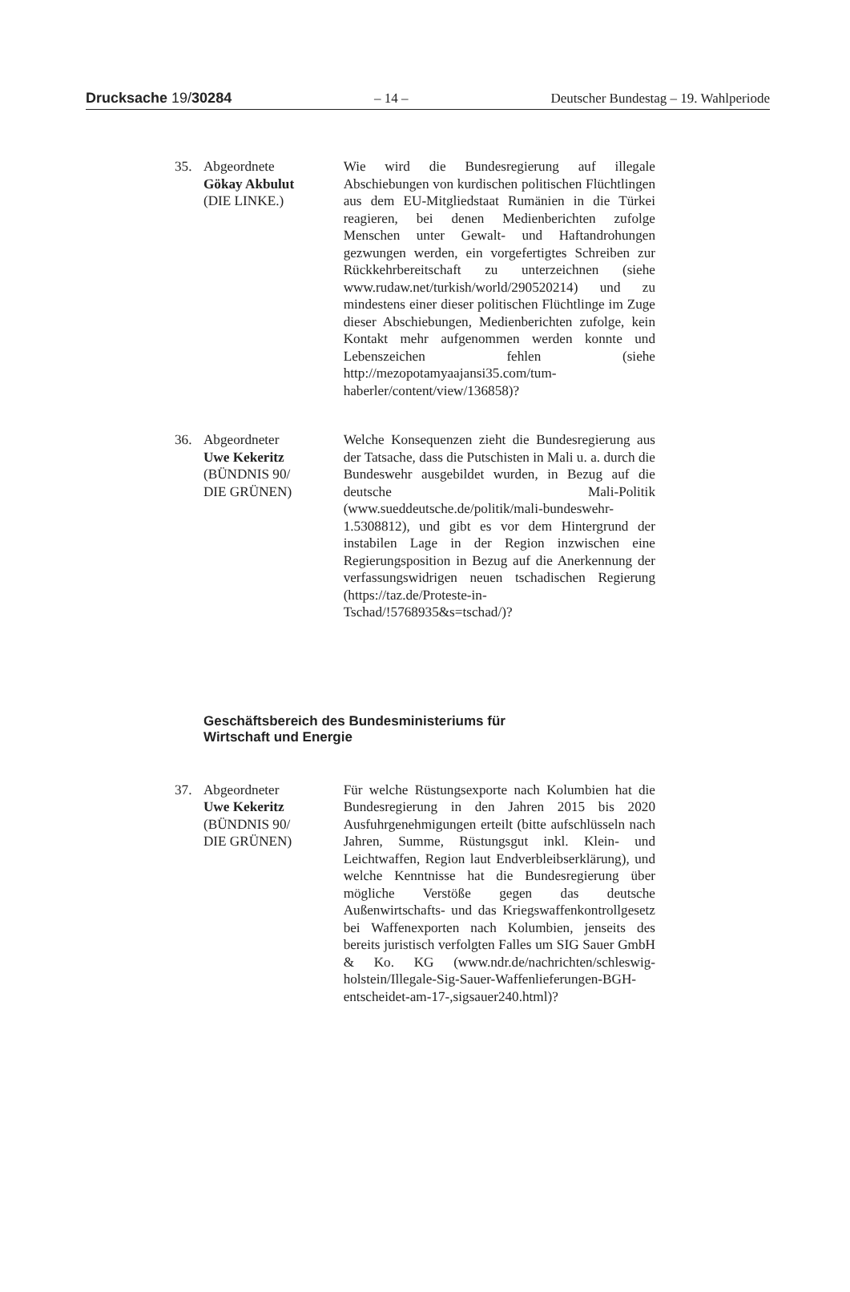Drucksache 19/30284 – 14 – Deutscher Bundestag – 19. Wahlperiode
35. Abgeordnete
Gökay Akbulut
(DIE LINKE.)
Wie wird die Bundesregierung auf illegale Abschiebungen von kurdischen politischen Flüchtlingen aus dem EU-Mitgliedstaat Rumänien in die Türkei reagieren, bei denen Medienberichten zufolge Menschen unter Gewalt- und Haftandrohungen gezwungen werden, ein vorgefertigtes Schreiben zur Rückkehrbereitschaft zu unterzeichnen (siehe www.rudaw.net/turkish/world/290520214) und zu mindestens einer dieser politischen Flüchtlinge im Zuge dieser Abschiebungen, Medienberichten zufolge, kein Kontakt mehr aufgenommen werden konnte und Lebenszeichen fehlen (siehe http://mezopotamyaajansi35.com/tum-haberler/content/view/136858)?
36. Abgeordneter
Uwe Kekeritz
(BÜNDNIS 90/
DIE GRÜNEN)
Welche Konsequenzen zieht die Bundesregierung aus der Tatsache, dass die Putschisten in Mali u. a. durch die Bundeswehr ausgebildet wurden, in Bezug auf die deutsche Mali-Politik (www.sueddeutsche.de/politik/mali-bundeswehr-1.5308812), und gibt es vor dem Hintergrund der instabilen Lage in der Region inzwischen eine Regierungsposition in Bezug auf die Anerkennung der verfassungswidrigen neuen tschadischen Regierung (https://taz.de/Proteste-in-Tschad/!5768935&s=tschad/)?
Geschäftsbereich des Bundesministeriums für
Wirtschaft und Energie
37. Abgeordneter
Uwe Kekeritz
(BÜNDNIS 90/
DIE GRÜNEN)
Für welche Rüstungsexporte nach Kolumbien hat die Bundesregierung in den Jahren 2015 bis 2020 Ausfuhrgenehmigungen erteilt (bitte aufschlüsseln nach Jahren, Summe, Rüstungsgut inkl. Klein- und Leichtwaffen, Region laut Endverbleibserklärung), und welche Kenntnisse hat die Bundesregierung über mögliche Verstöße gegen das deutsche Außenwirtschafts- und das Kriegswaffenkontrollgesetz bei Waffenexporten nach Kolumbien, jenseits des bereits juristisch verfolgten Falles um SIG Sauer GmbH & Ko. KG (www.ndr.de/nachrichten/schleswig-holstein/Illegale-Sig-Sauer-Waffenlieferungen-BGH-entscheidet-am-17-,sigsauer240.html)?